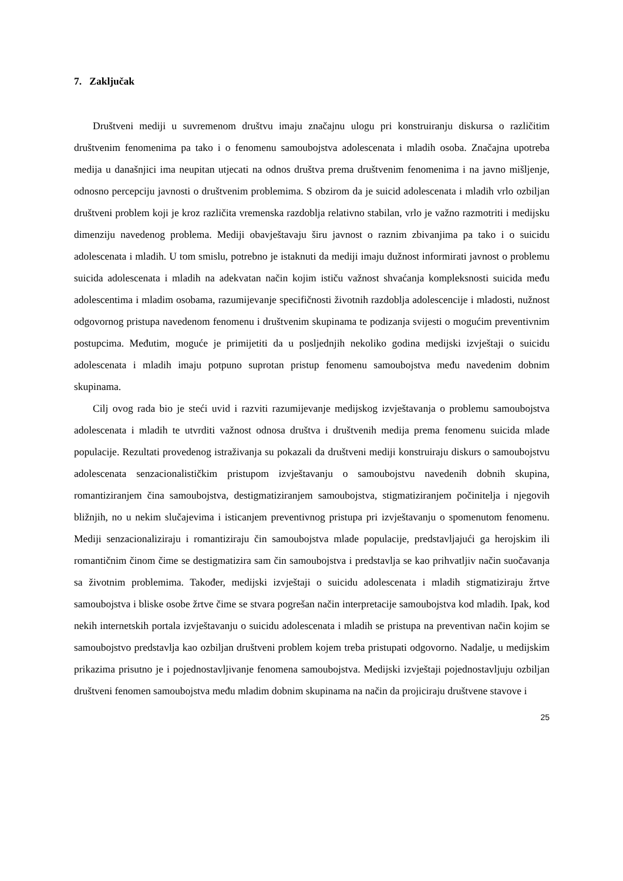7. Zaključak
Društveni mediji u suvremenom društvu imaju značajnu ulogu pri konstruiranju diskursa o različitim društvenim fenomenima pa tako i o fenomenu samoubojstva adolescenata i mladih osoba. Značajna upotreba medija u današnjici ima neupitan utjecati na odnos društva prema društvenim fenomenima i na javno mišljenje, odnosno percepciju javnosti o društvenim problemima. S obzirom da je suicid adolescenata i mladih vrlo ozbiljan društveni problem koji je kroz različita vremenska razdoblja relativno stabilan, vrlo je važno razmotriti i medijsku dimenziju navedenog problema. Mediji obavještavaju širu javnost o raznim zbivanjima pa tako i o suicidu adolescenata i mladih. U tom smislu, potrebno je istaknuti da mediji imaju dužnost informirati javnost o problemu suicida adolescenata i mladih na adekvatan način kojim ističu važnost shvaćanja kompleksnosti suicida među adolescentima i mladim osobama, razumijevanje specifičnosti životnih razdoblja adolescencije i mladosti, nužnost odgovornog pristupa navedenom fenomenu i društvenim skupinama te podizanja svijesti o mogućim preventivnim postupcima. Međutim, moguće je primijetiti da u posljednjih nekoliko godina medijski izvještaji o suicidu adolescenata i mladih imaju potpuno suprotan pristup fenomenu samoubojstva među navedenim dobnim skupinama.
Cilj ovog rada bio je steći uvid i razviti razumijevanje medijskog izvještavanja o problemu samoubojstva adolescenata i mladih te utvrditi važnost odnosa društva i društvenih medija prema fenomenu suicida mlade populacije. Rezultati provedenog istraživanja su pokazali da društveni mediji konstruiraju diskurs o samoubojstvu adolescenata senzacionalističkim pristupom izvještavanju o samoubojstvu navedenih dobnih skupina, romantiziranjem čina samoubojstva, destigmatiziranjem samoubojstva, stigmatiziranjem počinitelja i njegovih bližnjih, no u nekim slučajevima i isticanjem preventivnog pristupa pri izvještavanju o spomenutom fenomenu. Mediji senzacionaliziraju i romantiziraju čin samoubojstva mlade populacije, predstavljajući ga herojskim ili romantičnim činom čime se destigmatizira sam čin samoubojstva i predstavlja se kao prihvatljiv način suočavanja sa životnim problemima. Također, medijski izvještaji o suicidu adolescenata i mladih stigmatiziraju žrtve samoubojstva i bliske osobe žrtve čime se stvara pogrešan način interpretacije samoubojstva kod mladih. Ipak, kod nekih internetskih portala izvještavanju o suicidu adolescenata i mladih se pristupa na preventivan način kojim se samoubojstvo predstavlja kao ozbiljan društveni problem kojem treba pristupati odgovorno. Nadalje, u medijskim prikazima prisutno je i pojednostavljivanje fenomena samoubojstva. Medijski izvještaji pojednostavljuju ozbiljan društveni fenomen samoubojstva među mladim dobnim skupinama na način da projiciraju društvene stavove i
25